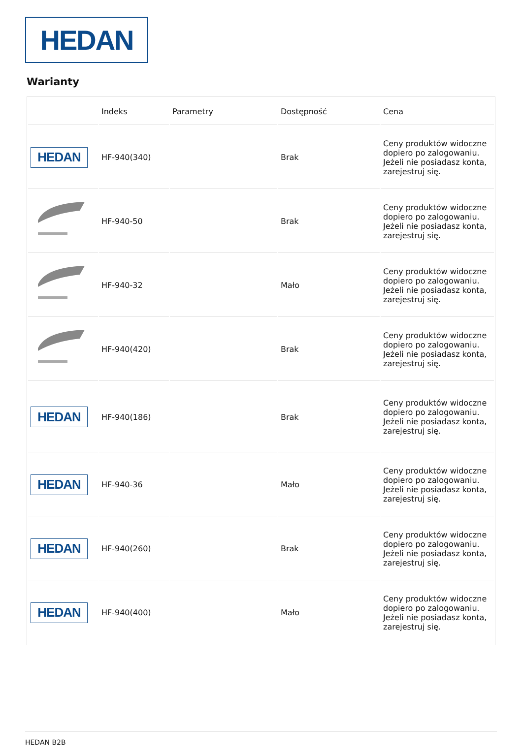HEDAN
Warianty
| | Indeks | Parametry | Dostępność | Cena |
| --- | --- | --- | --- | --- |
| HEDAN | HF-940(340) | | Brak | Ceny produktów widoczne dopiero po zalogowaniu. Jeżeli nie posiadasz konta, zarejestruj się. |
| | HF-940-50 | | Brak | Ceny produktów widoczne dopiero po zalogowaniu. Jeżeli nie posiadasz konta, zarejestruj się. |
| | HF-940-32 | | Mało | Ceny produktów widoczne dopiero po zalogowaniu. Jeżeli nie posiadasz konta, zarejestruj się. |
| | HF-940(420) | | Brak | Ceny produktów widoczne dopiero po zalogowaniu. Jeżeli nie posiadasz konta, zarejestruj się. |
| HEDAN | HF-940(186) | | Brak | Ceny produktów widoczne dopiero po zalogowaniu. Jeżeli nie posiadasz konta, zarejestruj się. |
| HEDAN | HF-940-36 | | Mało | Ceny produktów widoczne dopiero po zalogowaniu. Jeżeli nie posiadasz konta, zarejestruj się. |
| HEDAN | HF-940(260) | | Brak | Ceny produktów widoczne dopiero po zalogowaniu. Jeżeli nie posiadasz konta, zarejestruj się. |
| HEDAN | HF-940(400) | | Mało | Ceny produktów widoczne dopiero po zalogowaniu. Jeżeli nie posiadasz konta, zarejestruj się. |
HEDAN B2B